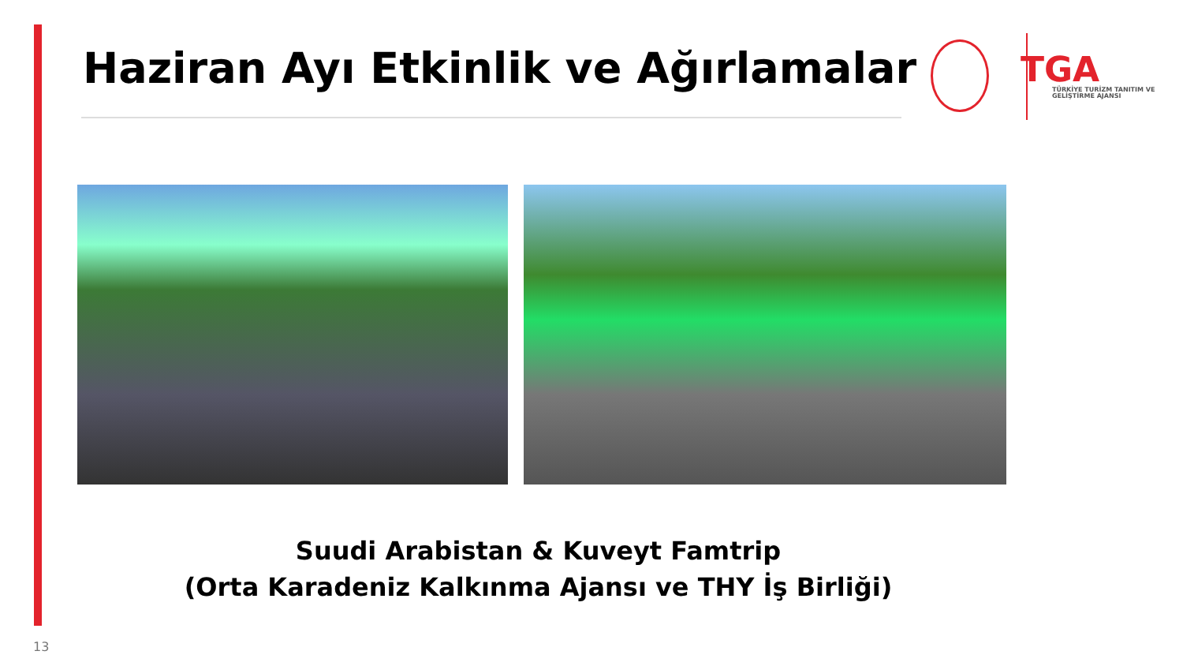Haziran Ayı Etkinlik ve Ağırlamalar
TGA
TÜRKİYE TURİZM TANITIM VE GELİŞTİRME AJANSI
Suudi Arabistan & Kuveyt Famtrip
(Orta Karadeniz Kalkınma Ajansı ve THY İş Birliği)
13